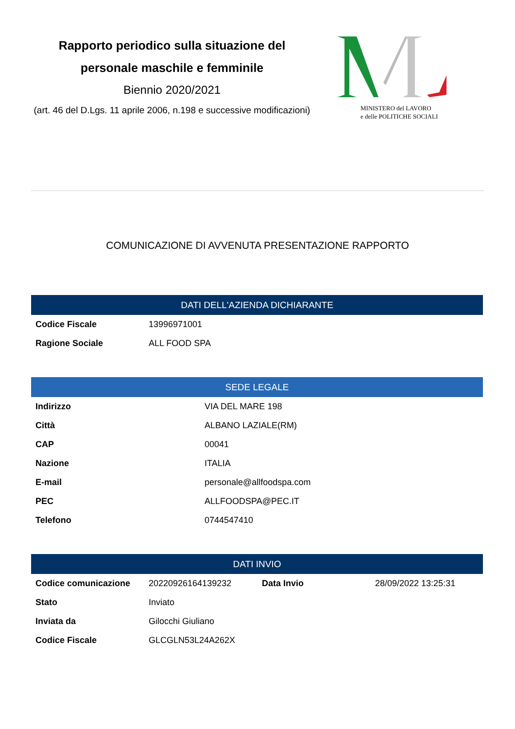Rapporto periodico sulla situazione del
personale maschile e femminile
Biennio 2020/2021
(art. 46 del D.Lgs. 11 aprile 2006, n.198 e successive modificazioni)
MINISTERO del LAVORO
e delle POLITICHE SOCIALI
COMUNICAZIONE DI AVVENUTA PRESENTAZIONE RAPPORTO
| DATI DELL'AZIENDA DICHIARANTE | |
| --- | --- |
| Codice Fiscale | 13996971001 |
| Ragione Sociale | ALL FOOD SPA |
| SEDE LEGALE | |
| --- | --- |
| Indirizzo | VIA DEL MARE 198 |
| Città | ALBANO LAZIALE(RM) |
| CAP | 00041 |
| Nazione | ITALIA |
| E-mail | personale@allfoodspa.com |
| PEC | ALLFOODSPA@PEC.IT |
| Telefono | 0744547410 |
| DATI INVIO | | | |
| --- | --- | --- | --- |
| Codice comunicazione | 20220926164139232 | Data Invio | 28/09/2022 13:25:31 |
| Stato | Inviato | | |
| Inviata da | Gilocchi Giuliano | | |
| Codice Fiscale | GLCGLN53L24A262X | | |